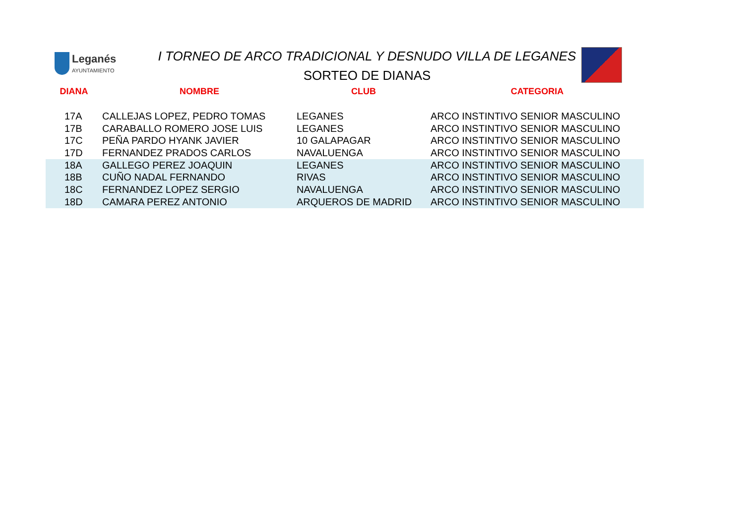Leganés
AYUNTAMIENTO
I TORNEO DE ARCO TRADICIONAL Y DESNUDO VILLA DE LEGANES
SORTEO DE DIANAS
| DIANA | NOMBRE | CLUB | CATEGORIA |
| --- | --- | --- | --- |
| 17A | CALLEJAS LOPEZ, PEDRO TOMAS | LEGANES | ARCO INSTINTIVO SENIOR MASCULINO |
| 17B | CARABALLO ROMERO JOSE LUIS | LEGANES | ARCO INSTINTIVO SENIOR MASCULINO |
| 17C | PEÑA PARDO HYANK JAVIER | 10 GALAPAGAR | ARCO INSTINTIVO SENIOR MASCULINO |
| 17D | FERNANDEZ PRADOS CARLOS | NAVALUENGA | ARCO INSTINTIVO SENIOR MASCULINO |
| 18A | GALLEGO PEREZ JOAQUIN | LEGANES | ARCO INSTINTIVO SENIOR MASCULINO |
| 18B | CUÑO NADAL FERNANDO | RIVAS | ARCO INSTINTIVO SENIOR MASCULINO |
| 18C | FERNANDEZ LOPEZ SERGIO | NAVALUENGA | ARCO INSTINTIVO SENIOR MASCULINO |
| 18D | CAMARA PEREZ ANTONIO | ARQUEROS DE MADRID | ARCO INSTINTIVO SENIOR MASCULINO |